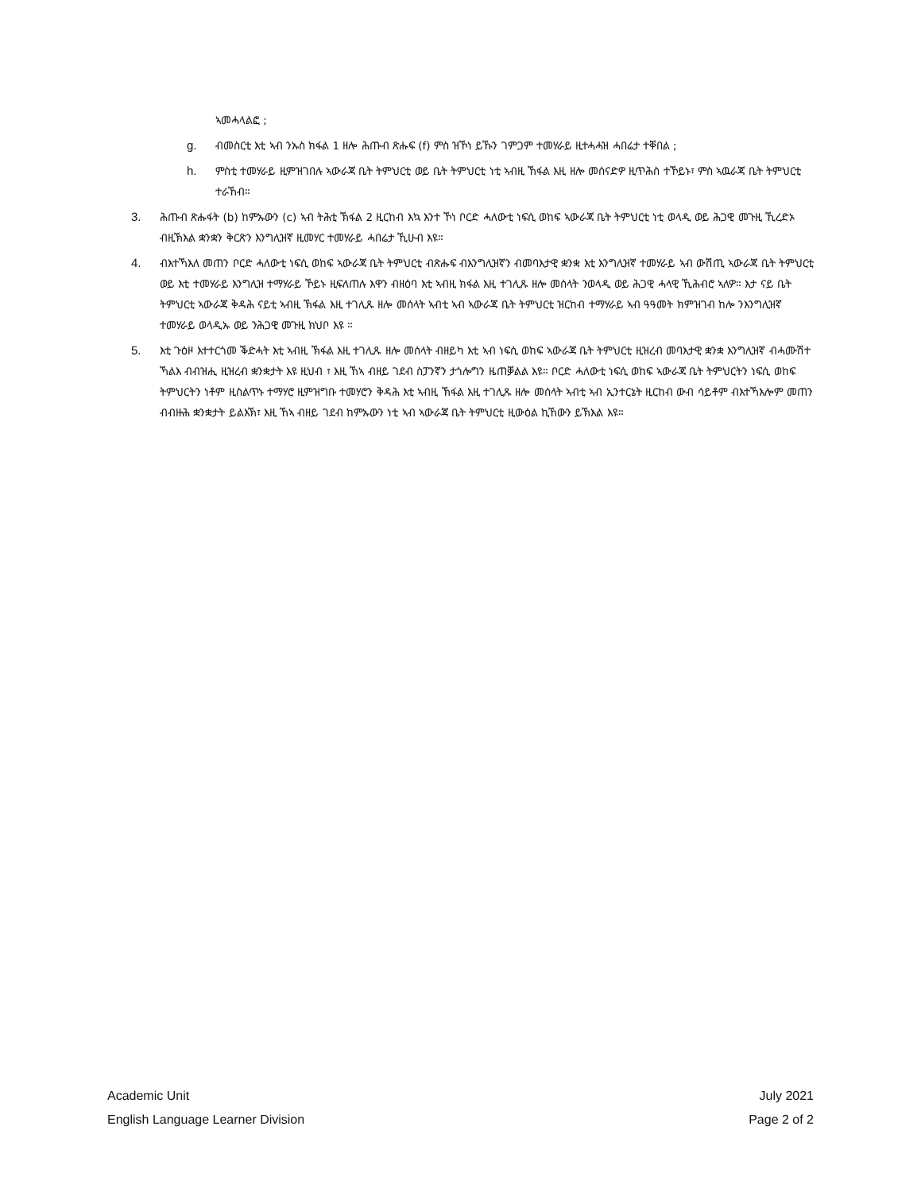ኣመሓላልፎ ;
g. ብመስርቲ እቲ ኣብ ንኡስ ክፋል 1 ዘሎ ሕጡብ ጽሑፍ (f) ምስ ዝኾነ ይኹን ገምጋም ተመሃራይ ዚተሓሓዝ ሓበሬታ ተቐበል ;
h. ምስቲ ተመሃራይ ዚምዝገበሉ ኣውራጃ ቤት ትምህርቲ ወይ ቤት ትምህርቲ ነቲ ኣብዚ ኸፋል እዚ ዘሎ መሰናድዎ ዚጥሕስ ተኾይኑ፣ ምስ ኣዉራጃ ቤት ትምህርቲ ተራኸብ።
3. ሕጡብ ጽሑፋት (b) ከምኡውን (c) ኣብ ትሕቲ ኽፋል 2 ዚርከብ እኳ እንተ ኾነ ቦርድ ሓለውቲ ነፍሲ ወከፍ ኣውራጃ ቤት ትምህርቲ ነቲ ወላዲ ወይ ሕጋዊ መጉዚ ኺረድኦ ብዚኽእል ቋንቋን ቅርጽን እንግሊዝኛ ዚመሃር ተመሃራይ ሓበሬታ ኺሁብ እዩ።
4. ብእተኻእለ መጠን ቦርድ ሓለውቲ ነፍሲ ወከፍ ኣውራጃ ቤት ትምህርቲ ብጽሑፍ ብእንግሊዝኛን ብመባእታዊ ቋንቋ እቲ እንግሊዝኛ ተመሃራይ ኣብ ውሽጢ ኣውራጃ ቤት ትምህርቲ ወይ እቲ ተመሃራይ እንግሊዝ ተማሃራይ ኾይኑ ዚፍለጠሉ እዋን ብዘዕባ እቲ ኣብዚ ክፋል እዚ ተገሊጹ ዘሎ መሰላት ንወላዲ ወይ ሕጋዊ ሓላዊ ኺሕብሮ ኣለዎ። እታ ናይ ቤት ትምህርቲ ኣውራጃ ቅዳሕ ናይቲ ኣብዚ ኽፋል እዚ ተገሊጹ ዘሎ መሰላት ኣብቲ ኣብ ኣውራጃ ቤት ትምህርቲ ዝርከብ ተማሃራይ ኣብ ዓዓመት ክምዝገብ ከሎ ንእንግሊዝኛ ተመሃራይ ወላዲኡ ወይ ንሕጋዊ መጉዚ ክህቦ እዩ ።
5. እቲ ጉዕዞ እተተርጎመ ቕድሓት እቲ ኣብዚ ኽፋል እዚ ተገሊጹ ዘሎ መሰላት ብዘይካ እቲ ኣብ ነፍሲ ወከፍ ኣውራጃ ቤት ትምህርቲ ዚዝረብ መባእታዊ ቋንቋ እንግሊዝኛ ብሓሙሽተ ኻልእ ብብዝሒ ዚዝረብ ቋንቋታት እዩ ዚህብ ፣ እዚ ኸኣ ብዘይ ገደብ ስፓንኛን ታጎሎግን ዜጠቓልል እዩ። ቦርድ ሓለውቲ ነፍሲ ወከፍ ኣውራጃ ቤት ትምህርትን ነፍሲ ወከፍ ትምህርትን ነቶም ዚስልጥኑ ተማሃሮ ዚምዝግቡ ተመሃሮን ቅዳሕ እቲ ኣብዚ ኽፋል እዚ ተገሊጹ ዘሎ መሰላት ኣብቲ ኣብ ኢንተርኔት ዚርከብ ውብ ሳይቶም ብእተኻእሎም መጠን ብብዙሕ ቋንቋታት ይልእኽ፣ እዚ ኸኣ ብዘይ ገደብ ከምኡውን ነቲ ኣብ ኣውራጃ ቤት ትምህርቲ ዚውዕል ኪኸውን ይኽእል እዩ።
Academic Unit
English Language Learner Division
July 2021
Page 2 of 2